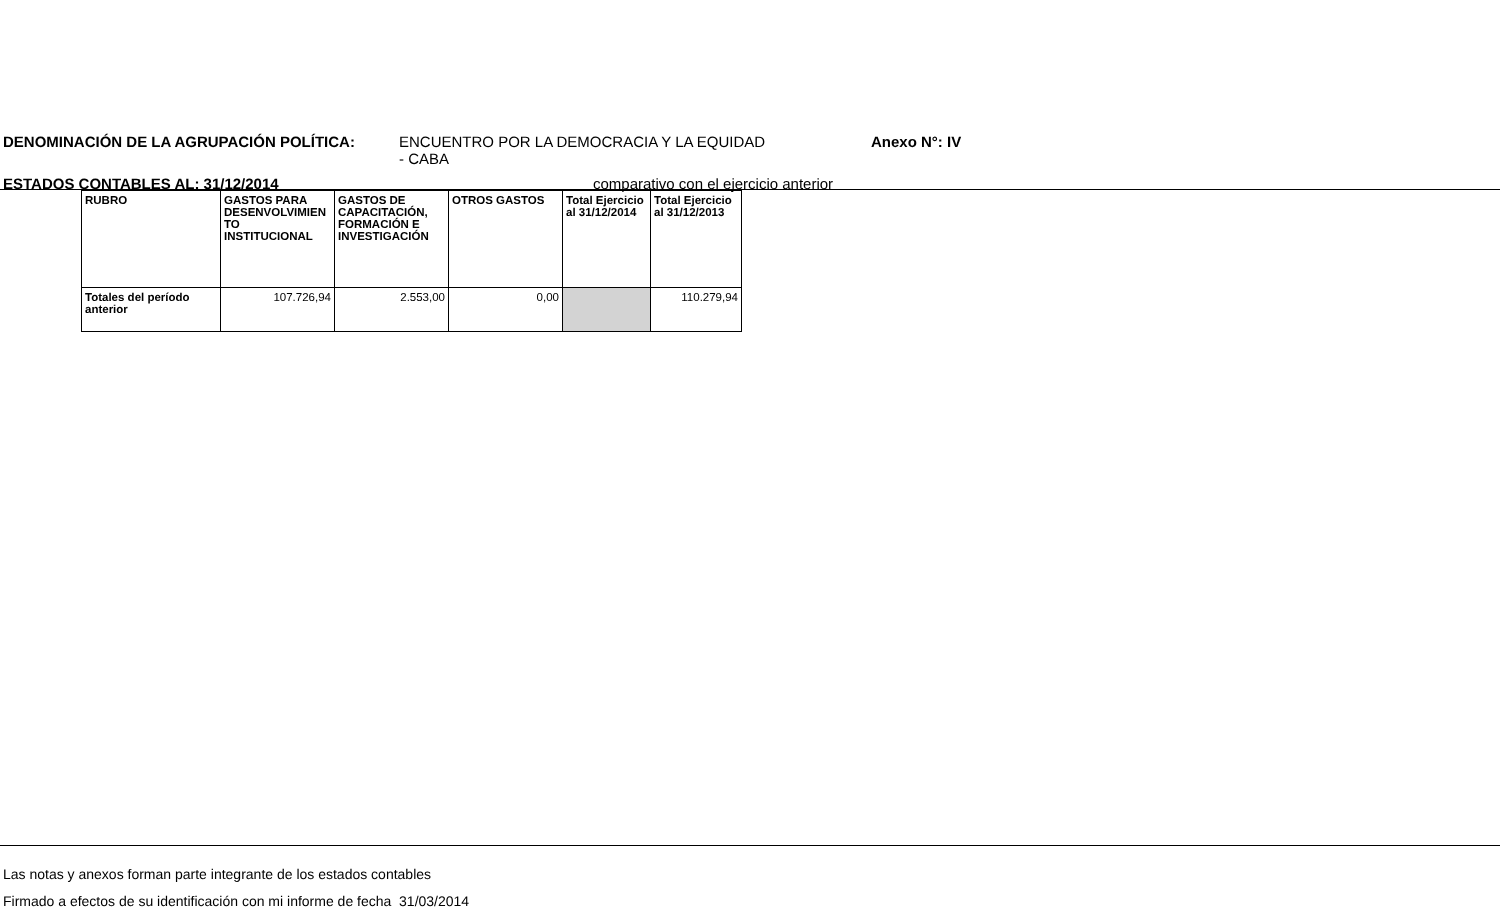DENOMINACIÓN DE LA AGRUPACIÓN POLÍTICA:
ENCUENTRO POR LA DEMOCRACIA Y LA EQUIDAD
- CABA
Anexo N°: IV
ESTADOS CONTABLES AL: 31/12/2014 comparativo con el ejercicio anterior
| RUBRO | GASTOS PARA DESENVOLVIMIEN TO INSTITUCIONAL | GASTOS DE CAPACITACIÓN, FORMACIÓN E INVESTIGACIÓN | OTROS GASTOS | Total Ejercicio al 31/12/2014 | Total Ejercicio al 31/12/2013 |
| --- | --- | --- | --- | --- | --- |
| Totales del período anterior | 107.726,94 | 2.553,00 | 0,00 | | 110.279,94 |
Las notas y anexos forman parte integrante de los estados contables
Firmado a efectos de su identificación con mi informe de fecha 31/03/2014